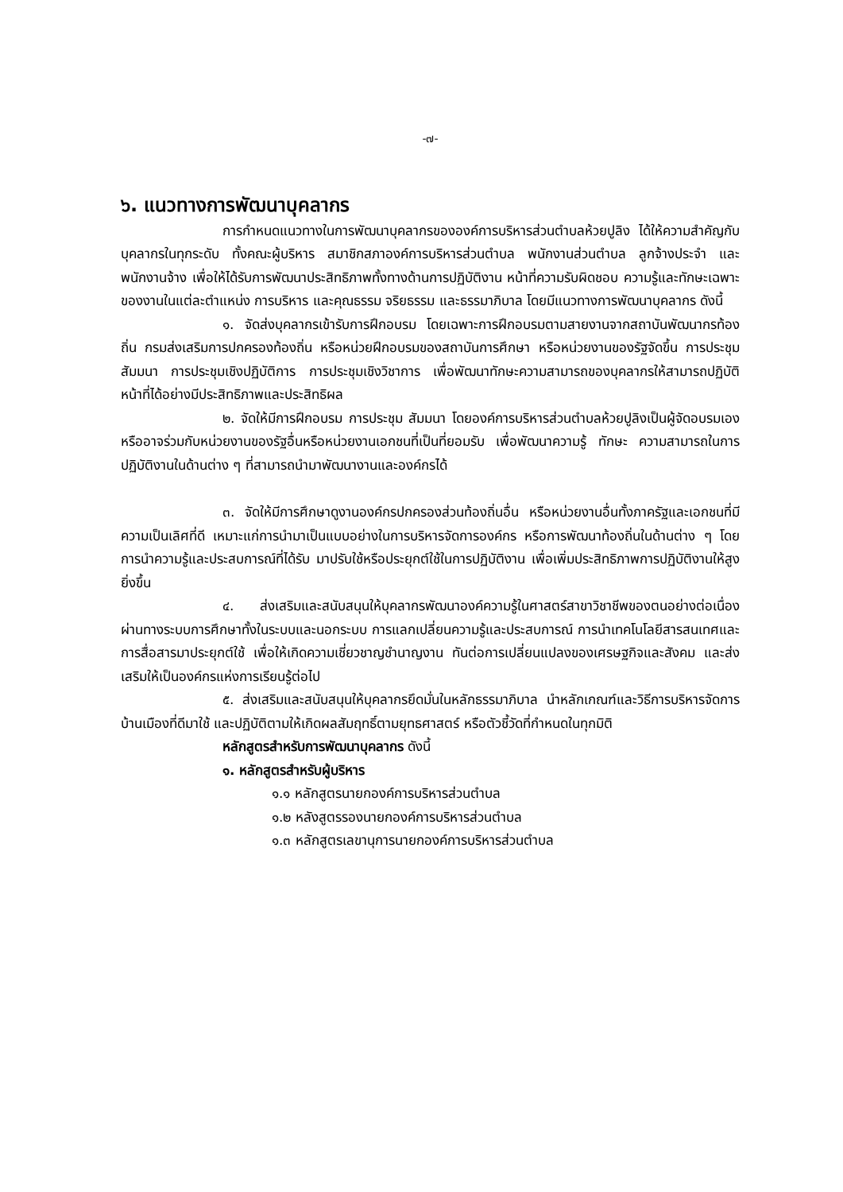-๗-
๖. แนวทางการพัฒนาบุคลากร
การกำหนดแนวทางในการพัฒนาบุคลากรขององค์การบริหารส่วนตำบลห้วยปูลิง ได้ให้ความสำคัญกับบุคลากรในทุกระดับ ทั้งคณะผู้บริหาร สมาชิกสภาองค์การบริหารส่วนตำบล พนักงานส่วนตำบล ลูกจ้างประจำ และพนักงานจ้าง เพื่อให้ได้รับการพัฒนาประสิทธิภาพทั้งทางด้านการปฏิบัติงาน หน้าที่ความรับผิดชอบ ความรู้และทักษะเฉพาะของงานในแต่ละตำแหน่ง การบริหาร และคุณธรรม จริยธรรม และธรรมาภิบาล โดยมีแนวทางการพัฒนาบุคลากร ดังนี้
๑. จัดส่งบุคลากรเข้ารับการฝึกอบรม โดยเฉพาะการฝึกอบรมตามสายงานจากสถาบันพัฒนากรท้องถิ่น กรมส่งเสริมการปกครองท้องถิ่น หรือหน่วยฝึกอบรมของสถาบันการศึกษา หรือหน่วยงานของรัฐจัดขึ้น การประชุม สัมมนา การประชุมเชิงปฏิบัติการ การประชุมเชิงวิชาการ เพื่อพัฒนาทักษะความสามารถของบุคลากรให้สามารถปฏิบัติหน้าที่ได้อย่างมีประสิทธิภาพและประสิทธิผล
๒. จัดให้มีการฝึกอบรม การประชุม สัมมนา โดยองค์การบริหารส่วนตำบลห้วยปูลิงเป็นผู้จัดอบรมเอง หรืออาจร่วมกับหน่วยงานของรัฐอื่นหรือหน่วยงานเอกชนที่เป็นที่ยอมรับ เพื่อพัฒนาความรู้ ทักษะ ความสามารถในการปฏิบัติงานในด้านต่าง ๆ ที่สามารถนำมาพัฒนางานและองค์กรได้
๓. จัดให้มีการศึกษาดูงานองค์กรปกครองส่วนท้องถิ่นอื่น หรือหน่วยงานอื่นทั้งภาครัฐและเอกชนที่มีความเป็นเลิศที่ดี เหมาะแก่การนำมาเป็นแบบอย่างในการบริหารจัดการองค์กร หรือการพัฒนาท้องถิ่นในด้านต่าง ๆ โดยการนำความรู้และประสบการณ์ที่ได้รับ มาปรับใช้หรือประยุกต์ใช้ในการปฏิบัติงาน เพื่อเพิ่มประสิทธิภาพการปฏิบัติงานให้สูงยิ่งขึ้น
๔. ส่งเสริมและสนับสนุนให้บุคลากรพัฒนาองค์ความรู้ในศาสตร์สาขาวิชาชีพของตนอย่างต่อเนื่อง ผ่านทางระบบการศึกษาทั้งในระบบและนอกระบบ การแลกเปลี่ยนความรู้และประสบการณ์ การนำเทคโนโลยีสารสนเทศและการสื่อสารมาประยุกต์ใช้ เพื่อให้เกิดความเชี่ยวชาญชำนาญงาน ทันต่อการเปลี่ยนแปลงของเศรษฐกิจและสังคม และส่งเสริมให้เป็นองค์กรแห่งการเรียนรู้ต่อไป
๕. ส่งเสริมและสนับสนุนให้บุคลากรยึดมั่นในหลักธรรมาภิบาล นำหลักเกณฑ์และวิธีการบริหารจัดการบ้านเมืองที่ดีมาใช้ และปฏิบัติตามให้เกิดผลสัมฤทธิ์ตามยุทธศาสตร์ หรือตัวชี้วัดที่กำหนดในทุกมิติ
หลักสูตรสำหรับการพัฒนาบุคลากร ดังนี้
๑. หลักสูตรสำหรับผู้บริหาร
๑.๑ หลักสูตรนายกองค์การบริหารส่วนตำบล
๑.๒ หลังสูตรรองนายกองค์การบริหารส่วนตำบล
๑.๓ หลักสูตรเลขานุการนายกองค์การบริหารส่วนตำบล